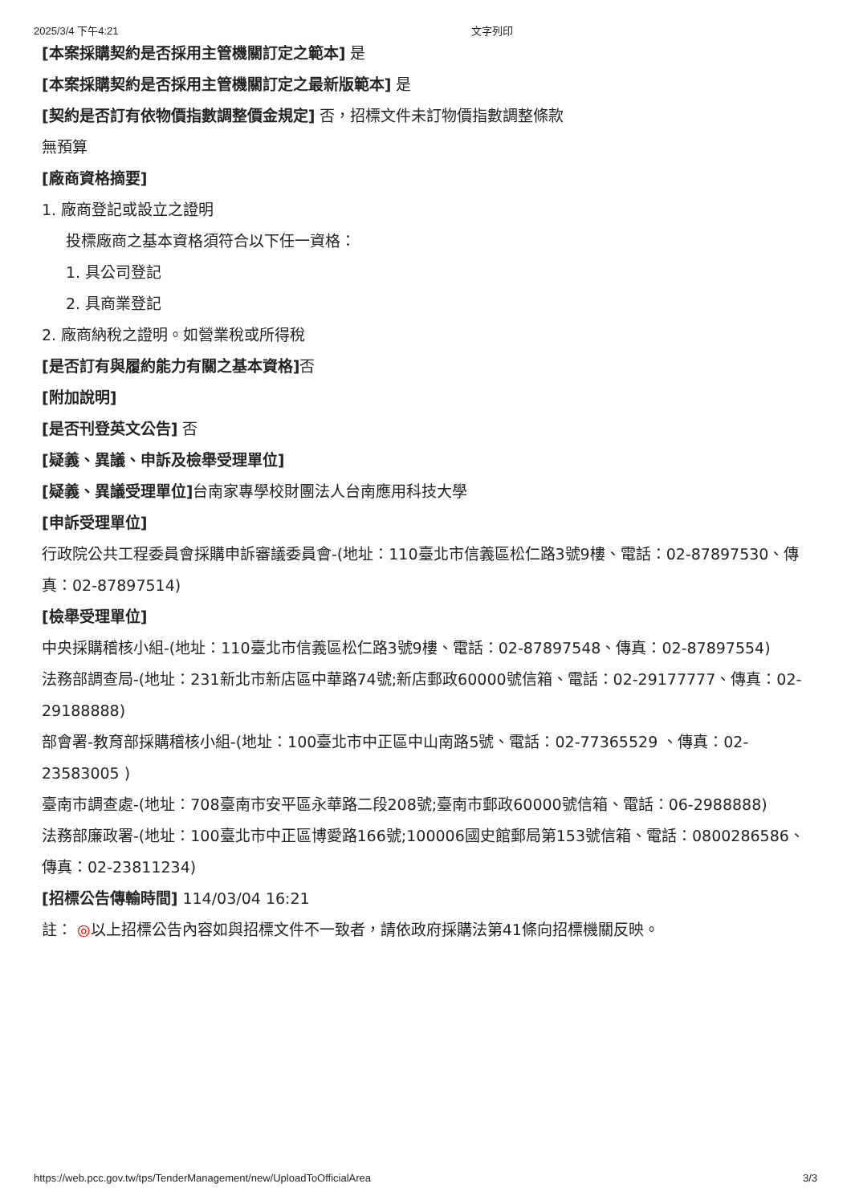2025/3/4 下午4:21 文字列印
[本案採購契約是否採用主管機關訂定之範本] 是
[本案採購契約是否採用主管機關訂定之最新版範本] 是
[契約是否訂有依物價指數調整價金規定] 否，招標文件未訂物價指數調整條款
無預算
[廠商資格摘要]
1. 廠商登記或設立之證明
投標廠商之基本資格須符合以下任一資格：
1. 具公司登記
2. 具商業登記
2. 廠商納稅之證明。如營業稅或所得稅
[是否訂有與履約能力有關之基本資格] 否
[附加說明]
[是否刊登英文公告] 否
[疑義、異議、申訴及檢舉受理單位]
[疑義、異議受理單位] 台南家專學校財團法人台南應用科技大學
[申訴受理單位]
行政院公共工程委員會採購申訴審議委員會-(地址：110臺北市信義區松仁路3號9樓、電話：02-87897530、傳真：02-87897514)
[檢舉受理單位]
中央採購稽核小組-(地址：110臺北市信義區松仁路3號9樓、電話：02-87897548、傳真：02-87897554)
法務部調查局-(地址：231新北市新店區中華路74號;新店郵政60000號信箱、電話：02-29177777、傳真：02-29188888)
部會署-教育部採購稽核小組-(地址：100臺北市中正區中山南路5號、電話：02-77365529 、傳真：02-23583005 )
臺南市調查處-(地址：708臺南市安平區永華路二段208號;臺南市郵政60000號信箱、電話：06-2988888)
法務部廉政署-(地址：100臺北市中正區博愛路166號;100006國史館郵局第153號信箱、電話：0800286586、傳真：02-23811234)
[招標公告傳輸時間] 114/03/04 16:21
註： ◎以上招標公告內容如與招標文件不一致者，請依政府採購法第41條向招標機關反映。
https://web.pcc.gov.tw/tps/TenderManagement/new/UploadToOfficialArea 3/3